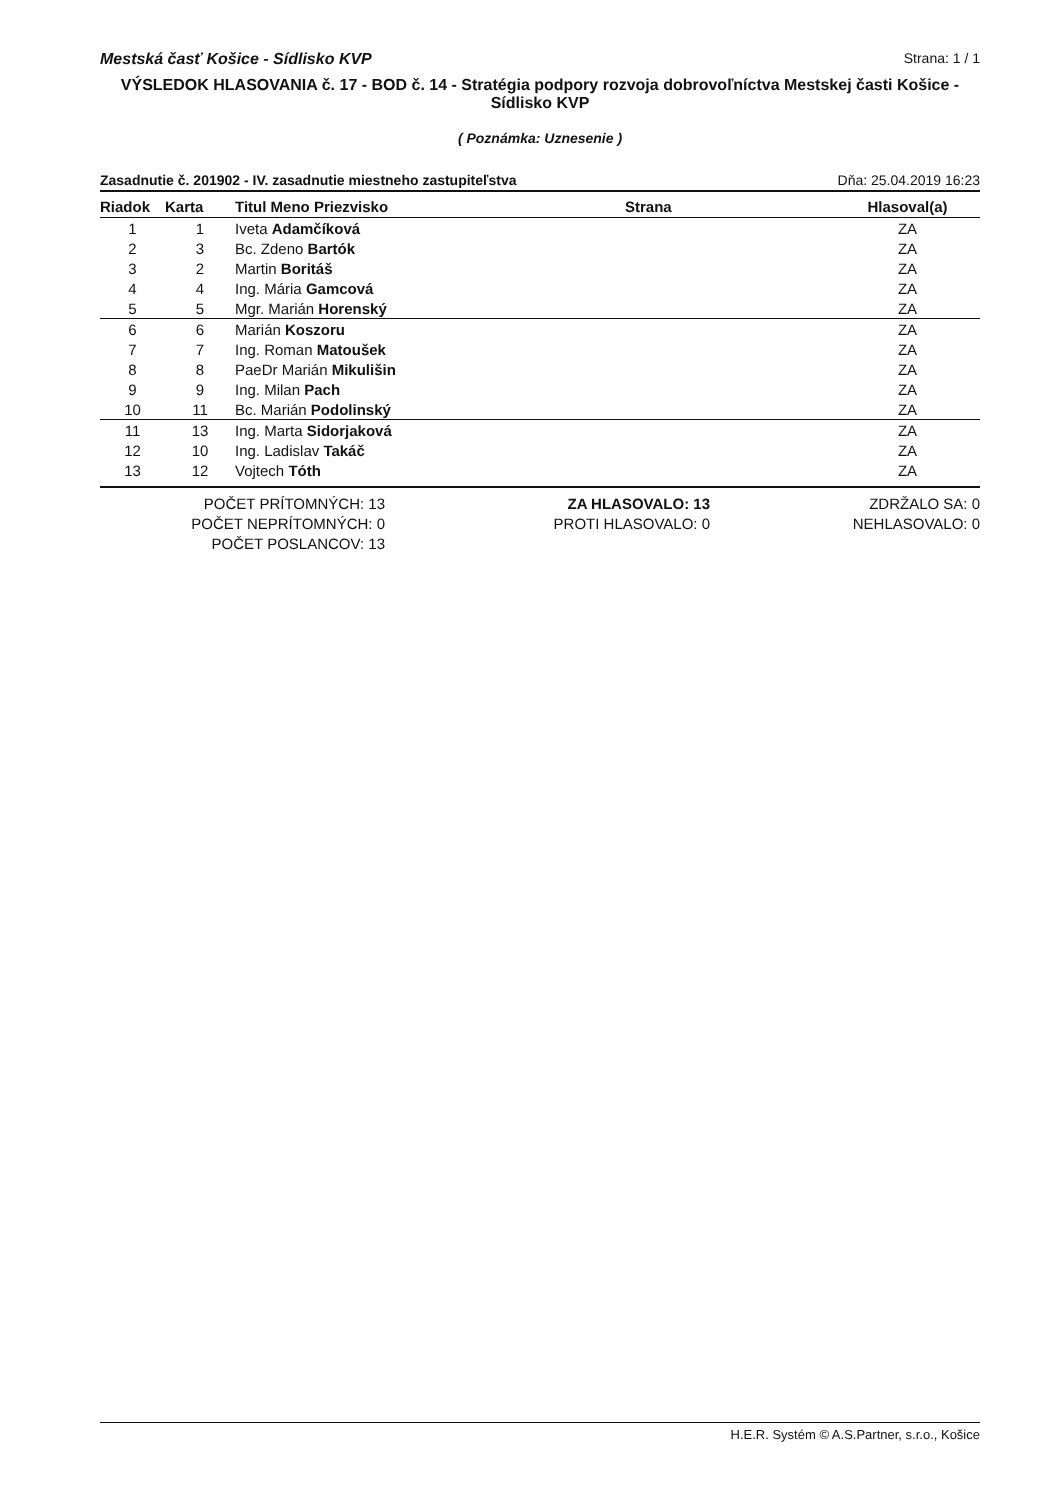Mestská časť Košice - Sídlisko KVP Strana: 1 / 1
VÝSLEDOK HLASOVANIA č. 17 - BOD č. 14 - Stratégia podpory rozvoja dobrovoľníctva Mestskej časti Košice - Sídlisko KVP
( Poznámka: Uznesenie )
Zasadnutie č. 201902 - IV. zasadnutie miestneho zastupiteľstva Dňa: 25.04.2019 16:23
| Riadok | Karta | Titul Meno Priezvisko | Strana | Hlasoval(a) |
| --- | --- | --- | --- | --- |
| 1 | 1 | Iveta Adamčíková | | ZA |
| 2 | 3 | Bc. Zdeno Bartók | | ZA |
| 3 | 2 | Martin Boritáš | | ZA |
| 4 | 4 | Ing. Mária Gamcová | | ZA |
| 5 | 5 | Mgr. Marián Horenský | | ZA |
| 6 | 6 | Marián Koszoru | | ZA |
| 7 | 7 | Ing. Roman Matoušek | | ZA |
| 8 | 8 | PaeDr Marián Mikulišin | | ZA |
| 9 | 9 | Ing. Milan Pach | | ZA |
| 10 | 11 | Bc. Marián Podolinský | | ZA |
| 11 | 13 | Ing. Marta Sidorjaková | | ZA |
| 12 | 10 | Ing. Ladislav Takáč | | ZA |
| 13 | 12 | Vojtech Tóth | | ZA |
POČET PRÍTOMNÝCH: 13
POČET NEPRÍTOMNÝCH: 0
POČET POSLANCOV: 13
ZA HLASOVALO: 13
PROTI HLASOVALO: 0
ZDRŽALO SA: 0
NEHLASOVALO: 0
H.E.R. Systém © A.S.Partner, s.r.o., Košice